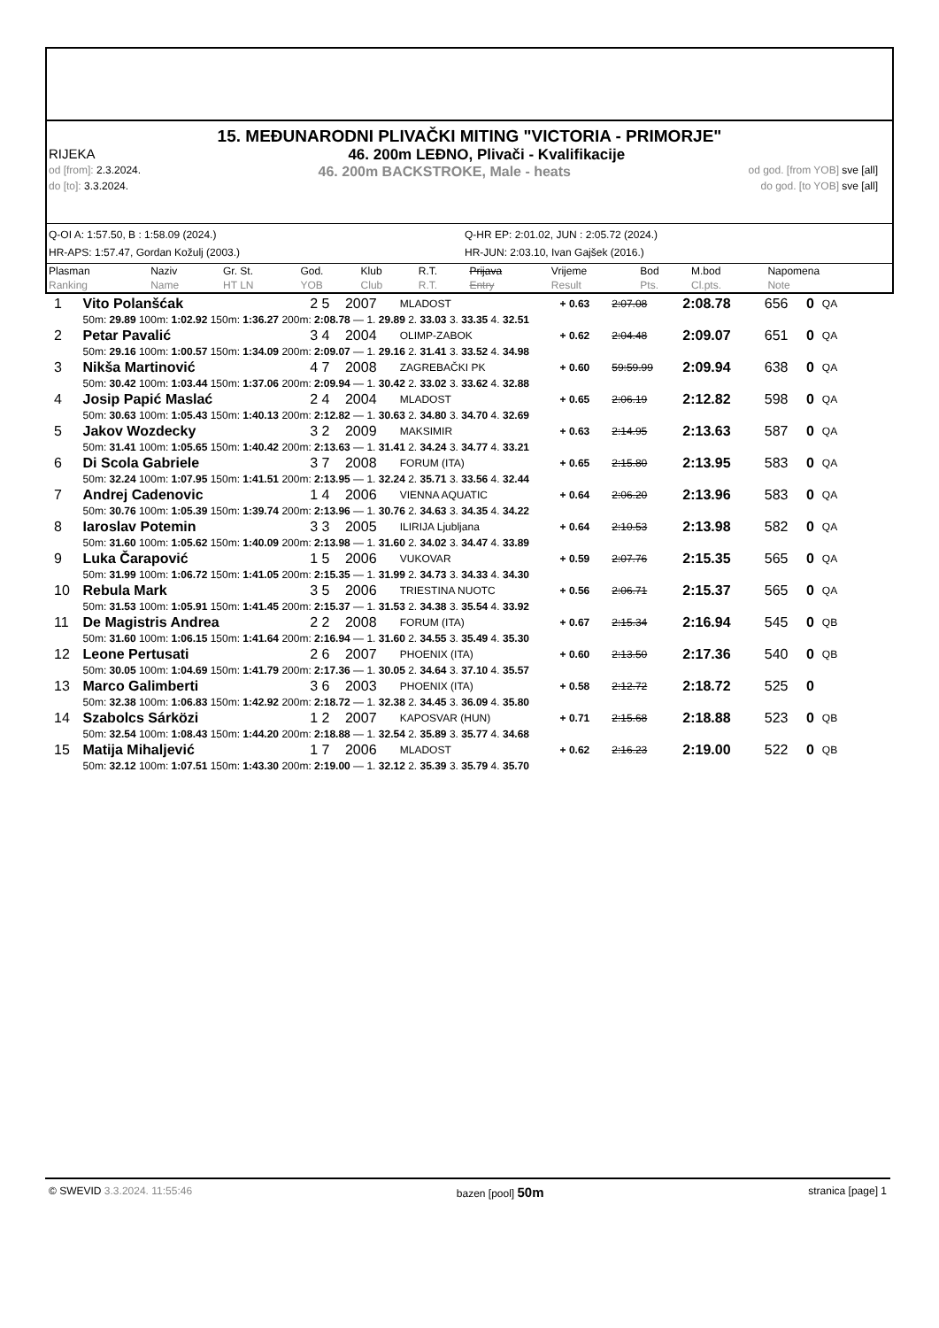15. MEĐUNARODNI PLIVAČKI MITING "VICTORIA - PRIMORJE"
RIJEKA 46. 200m LEĐNO, Plivači - Kvalifikacije
od [from]: 2.3.2024. 46. 200m BACKSTROKE, Male - heats od god. [from YOB] sve [all]
do [to]: 3.3.2024. do god. [to YOB] sve [all]
Q-OI A: 1:57.50, B : 1:58.09 (2024.)
Q-HR EP: 2:01.02, JUN : 2:05.72 (2024.)
HR-APS: 1:57.47, Gordan Kožulj (2003.)
HR-JUN: 2:03.10, Ivan Gajšek (2016.)
| Plasman Ranking | Naziv Name | Gr. St. HT LN | God. YOB | Klub Club | R.T. R.T. | Prijava Entry | Vrijeme Result | Bod Pts. | M.bod Cl.pts. | Napomena Note |
| 1 | Vito Polanšćak | 2 5 | 2007 | MLADOST | + 0.63 | 2:07.08 | 2:08.78 | 656 | 0 | QA |
| | 50m: 29.89 100m: 1:02.92 150m: 1:36.27 200m: 2:08.78 — 1. 29.89 2. 33.03 3. 33.35 4. 32.51 | | | | | | | | | |
| 2 | Petar Pavalić | 3 4 | 2004 | OLIMP-ZABOK | + 0.62 | 2:04.48 | 2:09.07 | 651 | 0 | QA |
| | 50m: 29.16 100m: 1:00.57 150m: 1:34.09 200m: 2:09.07 — 1. 29.16 2. 31.41 3. 33.52 4. 34.98 | | | | | | | | | |
| 3 | Nikša Martinović | 4 7 | 2008 | ZAGREBAČKI PK | + 0.60 | 59:59.99 | 2:09.94 | 638 | 0 | QA |
| | 50m: 30.42 100m: 1:03.44 150m: 1:37.06 200m: 2:09.94 — 1. 30.42 2. 33.02 3. 33.62 4. 32.88 | | | | | | | | | |
| 4 | Josip Papić Maslać | 2 4 | 2004 | MLADOST | + 0.65 | 2:06.19 | 2:12.82 | 598 | 0 | QA |
| | 50m: 30.63 100m: 1:05.43 150m: 1:40.13 200m: 2:12.82 — 1. 30.63 2. 34.80 3. 34.70 4. 32.69 | | | | | | | | | |
| 5 | Jakov Wozdecky | 3 2 | 2009 | MAKSIMIR | + 0.63 | 2:14.95 | 2:13.63 | 587 | 0 | QA |
| | 50m: 31.41 100m: 1:05.65 150m: 1:40.42 200m: 2:13.63 — 1. 31.41 2. 34.24 3. 34.77 4. 33.21 | | | | | | | | | |
| 6 | Di Scola Gabriele | 3 7 | 2008 | FORUM (ITA) | + 0.65 | 2:15.80 | 2:13.95 | 583 | 0 | QA |
| | 50m: 32.24 100m: 1:07.95 150m: 1:41.51 200m: 2:13.95 — 1. 32.24 2. 35.71 3. 33.56 4. 32.44 | | | | | | | | | |
| 7 | Andrej Cadenovic | 1 4 | 2006 | VIENNA AQUATIC | + 0.64 | 2:06.20 | 2:13.96 | 583 | 0 | QA |
| | 50m: 30.76 100m: 1:05.39 150m: 1:39.74 200m: 2:13.96 — 1. 30.76 2. 34.63 3. 34.35 4. 34.22 | | | | | | | | | |
| 8 | Iaroslav Potemin | 3 3 | 2005 | ILIRIJA Ljubljana | + 0.64 | 2:10.53 | 2:13.98 | 582 | 0 | QA |
| | 50m: 31.60 100m: 1:05.62 150m: 1:40.09 200m: 2:13.98 — 1. 31.60 2. 34.02 3. 34.47 4. 33.89 | | | | | | | | | |
| 9 | Luka Čarapović | 1 5 | 2006 | VUKOVAR | + 0.59 | 2:07.76 | 2:15.35 | 565 | 0 | QA |
| | 50m: 31.99 100m: 1:06.72 150m: 1:41.05 200m: 2:15.35 — 1. 31.99 2. 34.73 3. 34.33 4. 34.30 | | | | | | | | | |
| 10 | Rebula Mark | 3 5 | 2006 | TRIESTINA NUOTC | + 0.56 | 2:06.71 | 2:15.37 | 565 | 0 | QA |
| | 50m: 31.53 100m: 1:05.91 150m: 1:41.45 200m: 2:15.37 — 1. 31.53 2. 34.38 3. 35.54 4. 33.92 | | | | | | | | | |
| 11 | De Magistris Andrea | 2 2 | 2008 | FORUM (ITA) | + 0.67 | 2:15.34 | 2:16.94 | 545 | 0 | QB |
| | 50m: 31.60 100m: 1:06.15 150m: 1:41.64 200m: 2:16.94 — 1. 31.60 2. 34.55 3. 35.49 4. 35.30 | | | | | | | | | |
| 12 | Leone Pertusati | 2 6 | 2007 | PHOENIX (ITA) | + 0.60 | 2:13.50 | 2:17.36 | 540 | 0 | QB |
| | 50m: 30.05 100m: 1:04.69 150m: 1:41.79 200m: 2:17.36 — 1. 30.05 2. 34.64 3. 37.10 4. 35.57 | | | | | | | | | |
| 13 | Marco Galimberti | 3 6 | 2003 | PHOENIX (ITA) | + 0.58 | 2:12.72 | 2:18.72 | 525 | 0 | |
| | 50m: 32.38 100m: 1:06.83 150m: 1:42.92 200m: 2:18.72 — 1. 32.38 2. 34.45 3. 36.09 4. 35.80 | | | | | | | | | |
| 14 | Szabolcs Sárközi | 1 2 | 2007 | KAPOSVAR (HUN) | + 0.71 | 2:15.68 | 2:18.88 | 523 | 0 | QB |
| | 50m: 32.54 100m: 1:08.43 150m: 1:44.20 200m: 2:18.88 — 1. 32.54 2. 35.89 3. 35.77 4. 34.68 | | | | | | | | | |
| 15 | Matija Mihaljević | 1 7 | 2006 | MLADOST | + 0.62 | 2:16.23 | 2:19.00 | 522 | 0 | QB |
| | 50m: 32.12 100m: 1:07.51 150m: 1:43.30 200m: 2:19.00 — 1. 32.12 2. 35.39 3. 35.79 4. 35.70 | | | | | | | | | |
© SWEVID 3.3.2024. 11:55:46 bazen [pool] 50m stranica [page] 1